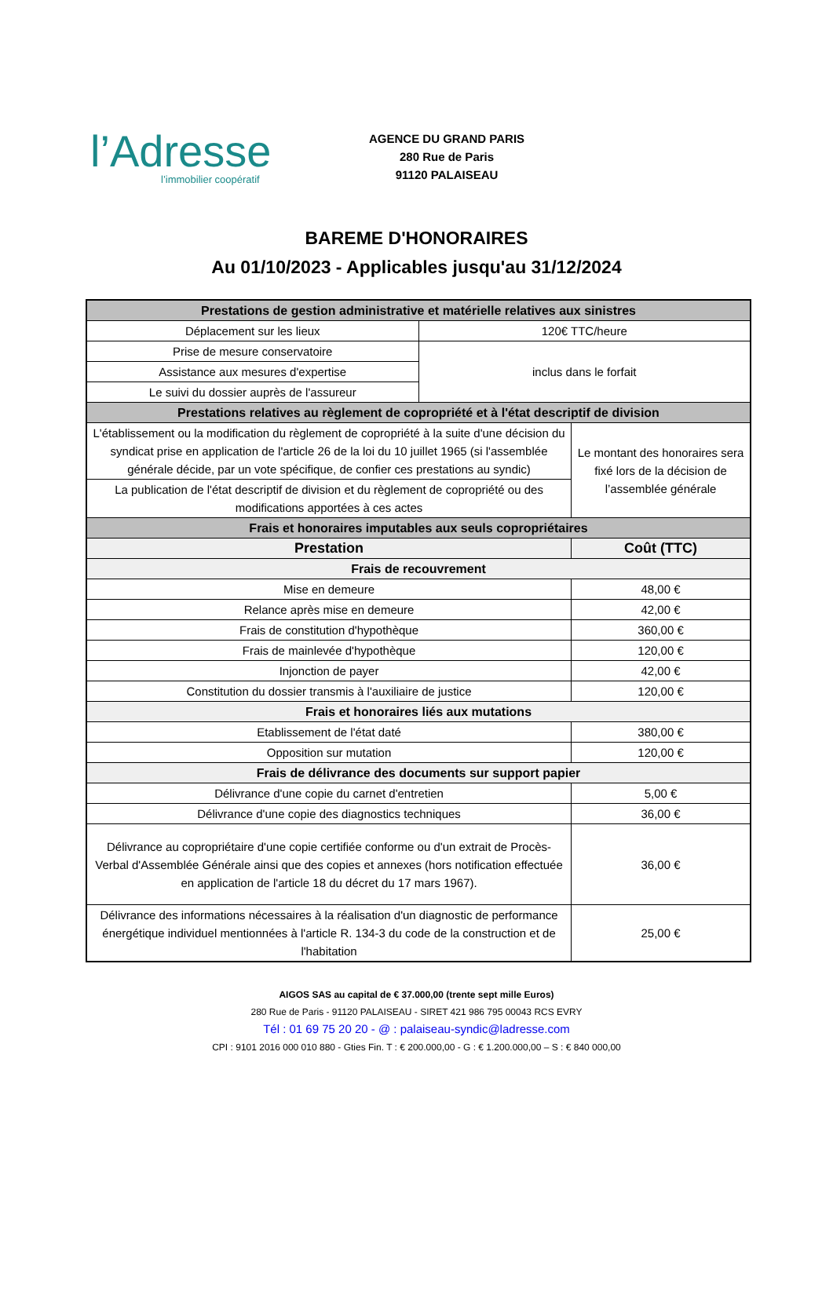l’Adresse
l’immobilier coopératif
AGENCE DU GRAND PARIS
280 Rue de Paris
91120 PALAISEAU
BAREME D'HONORAIRES
Au 01/10/2023 - Applicables jusqu'au 31/12/2024
| Prestations de gestion administrative et matérielle relatives aux sinistres | | |
| Déplacement sur les lieux | 120€ TTC/heure | |
| Prise de mesure conservatoire | inclus dans le forfait | |
| Assistance aux mesures d'expertise | | |
| Le suivi du dossier auprès de l'assureur | | |
| Prestations relatives au règlement de copropriété et à l'état descriptif de division | | |
| L'établissement ou la modification du règlement de copropriété à la suite d'une décision du syndicat prise en application de l'article 26 de la loi du 10 juillet 1965 (si l'assemblée générale décide, par un vote spécifique, de confier ces prestations au syndic) | | Le montant des honoraires sera fixé lors de la décision de l’assemblée générale |
| La publication de l'état descriptif de division et du règlement de copropriété ou des modifications apportées à ces actes | | |
| Frais et honoraires imputables aux seuls copropriétaires | | |
| Prestation | | Coût (TTC) |
| Frais de recouvrement | | |
| Mise en demeure | | 48,00 € |
| Relance après mise en demeure | | 42,00 € |
| Frais de constitution d'hypothèque | | 360,00 € |
| Frais de mainlevée d'hypothèque | | 120,00 € |
| Injonction de payer | | 42,00 € |
| Constitution du dossier transmis à l'auxiliaire de justice | | 120,00 € |
| Frais et honoraires liés aux mutations | | |
| Etablissement de l'état daté | | 380,00 € |
| Opposition sur mutation | | 120,00 € |
| Frais de délivrance des documents sur support papier | | |
| Délivrance d'une copie du carnet d'entretien | | 5,00 € |
| Délivrance d'une copie des diagnostics techniques | | 36,00 € |
| Délivrance au copropriétaire d'une copie certifiée conforme ou d'un extrait de Procès-Verbal d'Assemblée Générale ainsi que des copies et annexes (hors notification effectuée en application de l'article 18 du décret du 17 mars 1967). | | 36,00 € |
| Délivrance des informations nécessaires à la réalisation d'un diagnostic de performance énergétique individuel mentionnées à l'article R. 134-3 du code de la construction et de l'habitation | | 25,00 € |
AIGOS SAS au capital de € 37.000,00 (trente sept mille Euros)
280 Rue de Paris - 91120 PALAISEAU - SIRET 421 986 795 00043 RCS EVRY
Tél : 01 69 75 20 20 - @ : palaiseau-syndic@ladresse.com
CPI : 9101 2016 000 010 880 - Gties Fin. T : € 200.000,00 - G : € 1.200.000,00 – S : € 840 000,00